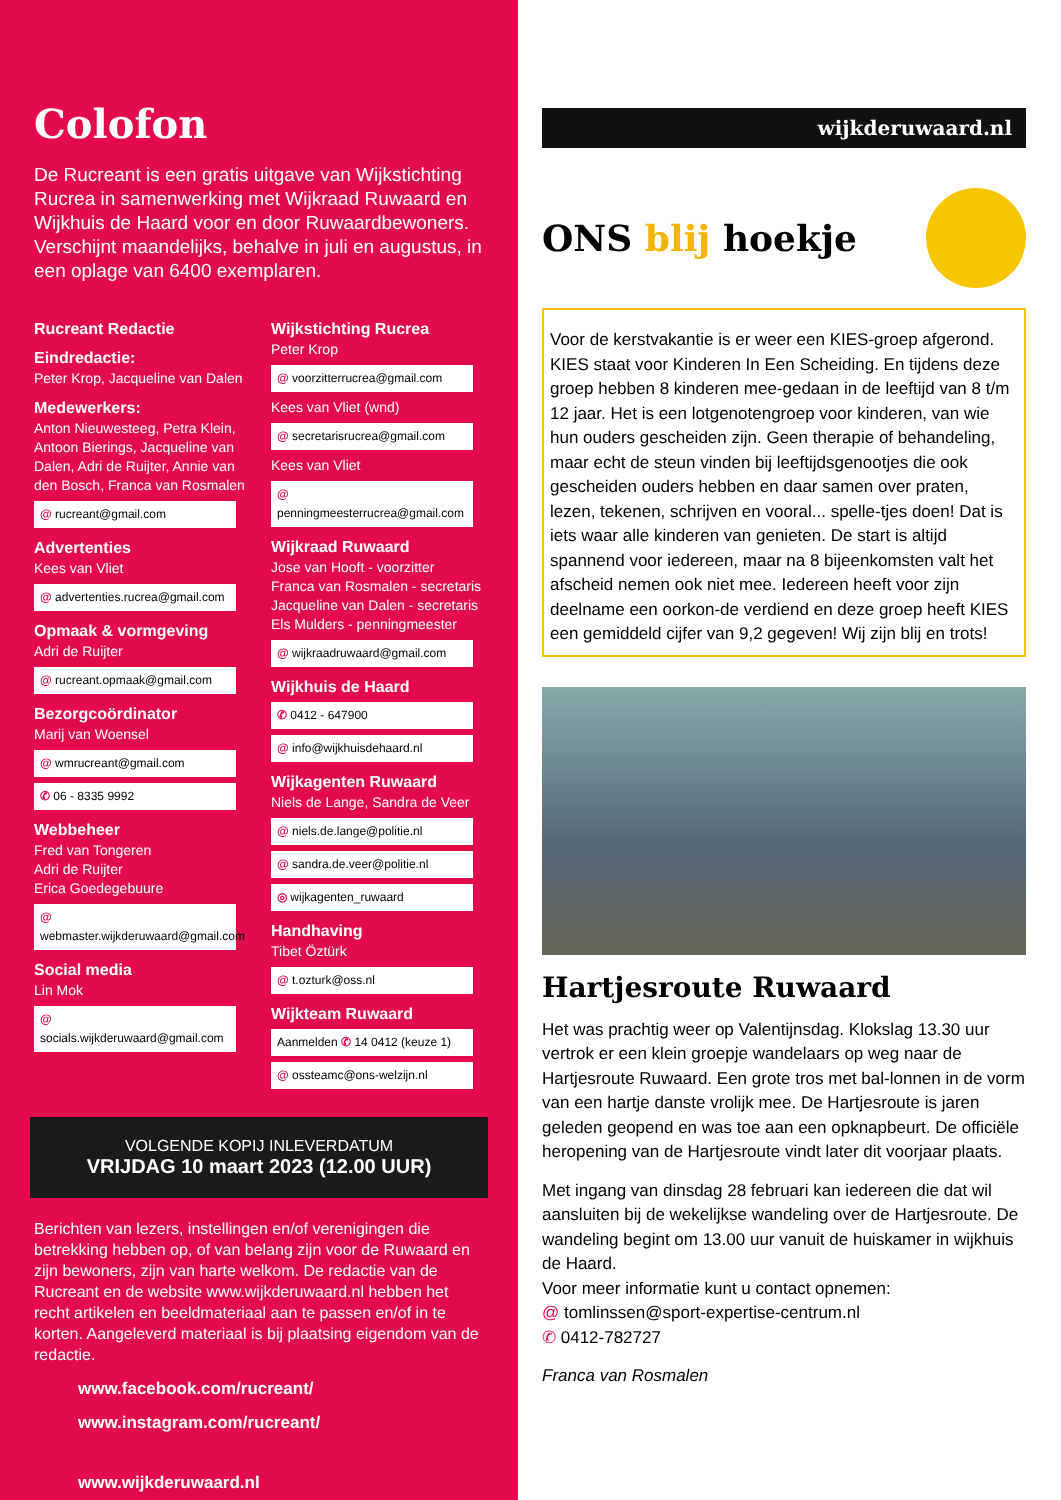Colofon
De Rucreant is een gratis uitgave van Wijkstichting Rucrea in samenwerking met Wijkraad Ruwaard en Wijkhuis de Haard voor en door Ruwaardbewoners. Verschijnt maandelijks, behalve in juli en augustus, in een oplage van 6400 exemplaren.
Rucreant Redactie
Eindredactie:
Peter Krop, Jacqueline van Dalen
Medewerkers:
Anton Nieuwesteeg, Petra Klein, Antoon Bierings, Jacqueline van Dalen, Adri de Ruijter, Annie van den Bosch, Franca van Rosmalen
@ rucreant@gmail.com
Advertenties
Kees van Vliet
@ advertenties.rucrea@gmail.com
Opmaak & vormgeving
Adri de Ruijter
@ rucreant.opmaak@gmail.com
Bezorgcoördinator
Marij van Woensel
@ wmrucreant@gmail.com
✆ 06 - 8335 9992
Webbeheer
Fred van Tongeren
Adri de Ruijter
Erica Goedegebuure
@ webmaster.wijkderuwaard@gmail.com
Social media
Lin Mok
@ socials.wijkderuwaard@gmail.com
Wijkstichting Rucrea
Peter Krop
@ voorzitterrucrea@gmail.com
Kees van Vliet (wnd)
@ secretarisrucrea@gmail.com
Kees van Vliet
@ penningmeesterrucrea@gmail.com
Wijkraad Ruwaard
Jose van Hooft - voorzitter
Franca van Rosmalen - secretaris
Jacqueline van Dalen - secretaris
Els Mulders - penningmeester
@ wijkraadruwaard@gmail.com
Wijkhuis de Haard
✆ 0412 - 647900
@ info@wijkhuisdehaard.nl
Wijkagenten Ruwaard
Niels de Lange, Sandra de Veer
@ niels.de.lange@politie.nl
@ sandra.de.veer@politie.nl
◎ wijkagenten_ruwaard
Handhaving
Tibet Öztürk
@ t.ozturk@oss.nl
Wijkteam Ruwaard
Aanmelden ✆ 14 0412 (keuze 1)
@ ossteamc@ons-welzijn.nl
VOLGENDE KOPIJ INLEVERDATUM
VRIJDAG 10 maart 2023 (12.00 UUR)
Berichten van lezers, instellingen en/of verenigingen die betrekking hebben op, of van belang zijn voor de Ruwaard en zijn bewoners, zijn van harte welkom. De redactie van de Rucreant en de website www.wijkderuwaard.nl hebben het recht artikelen en beeldmateriaal aan te passen en/of in te korten. Aangeleverd materiaal is bij plaatsing eigendom van de redactie.
www.facebook.com/rucreant/
www.instagram.com/rucreant/
www.wijkderuwaard.nl
wijkderuwaard.nl
ONS blij hoekje
Voor de kerstvakantie is er weer een KIES-groep afgerond. KIES staat voor Kinderen In Een Scheiding. En tijdens deze groep hebben 8 kinderen mee-gedaan in de leeftijd van 8 t/m 12 jaar. Het is een lotgenotengroep voor kinderen, van wie hun ouders gescheiden zijn. Geen therapie of behandeling, maar echt de steun vinden bij leeftijdsgenootjes die ook gescheiden ouders hebben en daar samen over praten, lezen, tekenen, schrijven en vooral... spelle-tjes doen! Dat is iets waar alle kinderen van genieten. De start is altijd spannend voor iedereen, maar na 8 bijeenkomsten valt het afscheid nemen ook niet mee. Iedereen heeft voor zijn deelname een oorkon-de verdiend en deze groep heeft KIES een gemiddeld cijfer van 9,2 gegeven! Wij zijn blij en trots!
Hartjesroute Ruwaard
Het was prachtig weer op Valentijnsdag. Klokslag 13.30 uur vertrok er een klein groepje wandelaars op weg naar de Hartjesroute Ruwaard. Een grote tros met bal-lonnen in de vorm van een hartje danste vrolijk mee. De Hartjesroute is jaren geleden geopend en was toe aan een opknapbeurt. De officiële heropening van de Hartjesroute vindt later dit voorjaar plaats.
Met ingang van dinsdag 28 februari kan iedereen die dat wil aansluiten bij de wekelijkse wandeling over de Hartjesroute. De wandeling begint om 13.00 uur vanuit de huiskamer in wijkhuis de Haard.
Voor meer informatie kunt u contact opnemen:
@ tomlinssen@sport-expertise-centrum.nl
✆ 0412-782727
Franca van Rosmalen